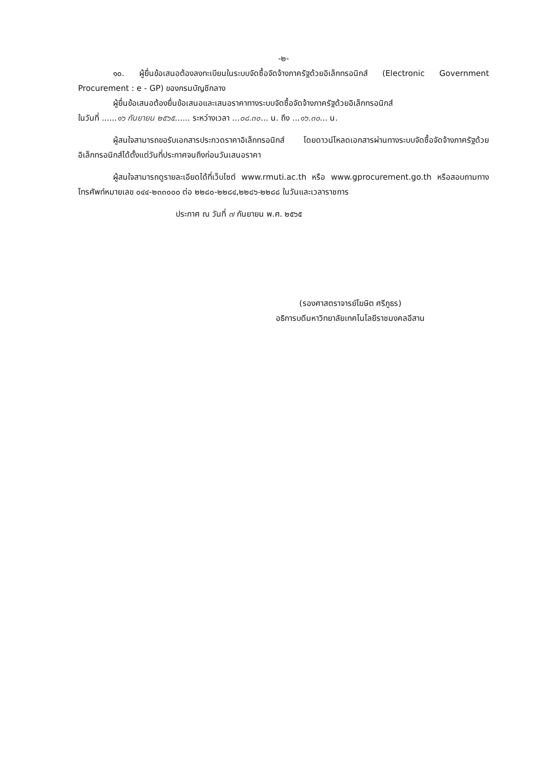-๒-
๑๐. ผู้ยื่นข้อเสนอต้องลงทะเบียนในระบบจัดซื้อจัดจ้างภาครัฐด้วยอิเล็กทรอนิกส์ (Electronic Government Procurement : e - GP) ของกรมบัญชีกลาง
ผู้ยื่นข้อเสนอต้องยื่นข้อเสนอและเสนอราคาทางระบบจัดซื้อจัดจ้างภาครัฐด้วยอิเล็กทรอนิกส์
ในวันที่ ......๑๖ กันยายน ๒๕๖๕...... ระหว่างเวลา ...๐๘.๓๐... น. ถึง ...๑๖.๓๐... น.
ผู้สนใจสามารถขอรับเอกสารประกวดราคาอิเล็กทรอนิกส์ โดยดาวน์โหลดเอกสารผ่านทางระบบจัดซื้อจัดจ้างภาครัฐด้วยอิเล็กทรอนิกส์ได้ตั้งแต่วันที่ประกาศจนถึงก่อนวันเสนอราคา
ผู้สนใจสามารถดูรายละเอียดได้ที่เว็บไซต์ www.rmuti.ac.th หรือ www.gprocurement.go.th หรือสอบถามทางโทรศัพท์หมายเลข ๐๔๔-๒๓๓๐๐๐ ต่อ ๒๒๘๐-๒๒๘๔,๒๒๘๖-๒๒๘๘ ในวันและเวลาราชการ
ประกาศ ณ วันที่ ๗ กันยายน พ.ศ. ๒๕๖๕
(รองศาสตราจารย์โฆษิต ศรีภูธร)
อธิการบดีมหาวิทยาลัยเทคโนโลยีราชมงคลอีสาน